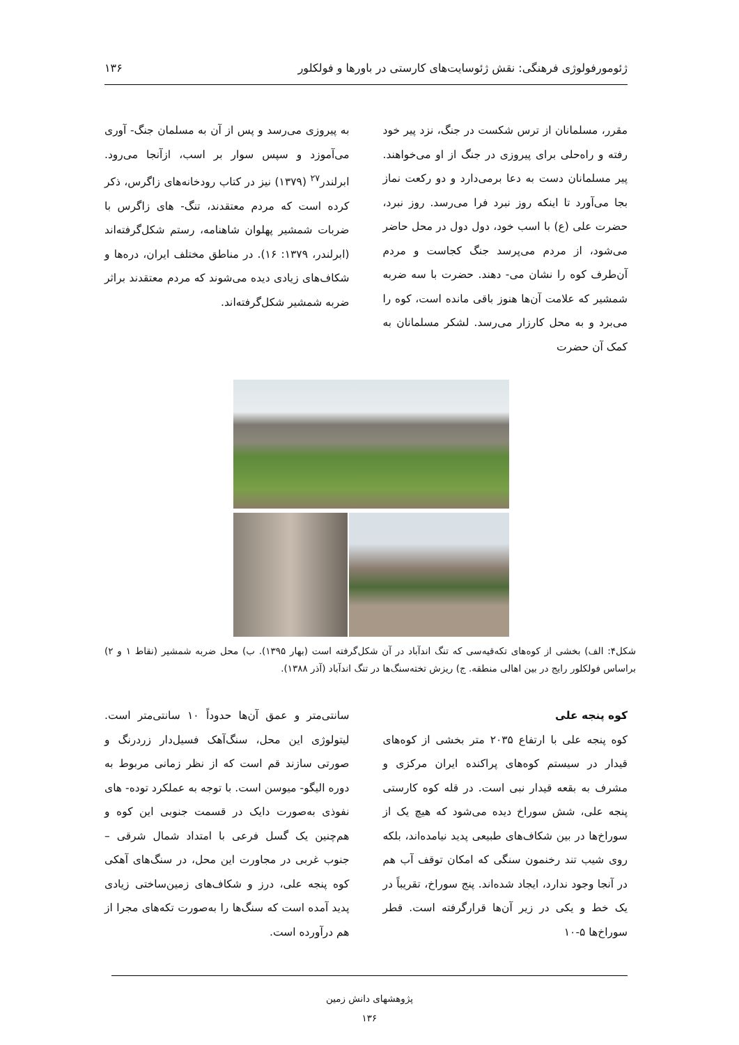ژئومورفولوژی فرهنگی: نقش ژئوسایت‌های کارستی در باورها و فولکلور ۱۳۶
مقرر، مسلمانان از ترس شکست در جنگ، نزد پیر خود رفته و راه‌حلی برای پیروزی در جنگ از او می‌خواهند. پیر مسلمانان دست به دعا برمی‌دارد و دو رکعت نماز بجا می‌آورد تا اینکه روز نبرد فرا می‌رسد. روز نبرد، حضرت علی (ع) با اسب خود، دول دول در محل حاضر می‌شود، از مردم می‌پرسد جنگ کجاست و مردم آن‌طرف کوه را نشان می- دهند. حضرت با سه ضربه شمشیر که علامت آن‌ها هنوز باقی مانده است، کوه را می‌برد و به محل کارزار می‌رسد. لشکر مسلمانان به کمک آن حضرت
به پیروزی می‌رسد و پس از آن به مسلمان جنگ- آوری می‌آموزد و سپس سوار بر اسب، ازآنجا می‌رود. ابرلندر<sup>۲۷</sup> (۱۳۷۹) نیز در کتاب رودخانه‌های زاگرس، ذکر کرده است که مردم معتقدند، تنگ- های زاگرس با ضربات شمشیر پهلوان شاهنامه، رستم شکل‌گرفته‌اند (ابرلندر، ۱۳۷۹: ۱۶). در مناطق مختلف ایران، دره‌ها و شکاف‌های زیادی دیده می‌شوند که مردم معتقدند براثر ضربه شمشیر شکل‌گرفته‌اند.
شکل۴: الف) بخشی از کوه‌های تکه‌قیه‌سی که تنگ اندآباد در آن شکل‌گرفته است (بهار ۱۳۹۵). ب) محل ضربه شمشیر (نقاط ۱ و ۲) براساس فولکلور رایج در بین اهالی منطقه. ج) ریزش تخته‌سنگ‌ها در تنگ اندآباد (آذر ۱۳۸۸).
کوه پنجه علی
کوه پنجه علی با ارتفاع ۲۰۳۵ متر بخشی از کوه‌های قیدار در سیستم کوه‌های پراکنده ایران مرکزی و مشرف به بقعه قیدار نبی است. در قله کوه کارستی پنجه علی، شش سوراخ دیده می‌شود که هیچ یک از سوراخ‌ها در بین شکاف‌های طبیعی پدید نیامده‌اند، بلکه روی شیب تند رخنمون سنگی که امکان توقف آب هم در آنجا وجود ندارد، ایجاد شده‌اند. پنج سوراخ، تقریباً در یک خط و یکی در زیر آن‌ها قرارگرفته است. قطر سوراخ‌ها ۵-۱۰
سانتی‌متر و عمق آن‌ها حدوداً ۱۰ سانتی‌متر است. لیتولوژی این محل، سنگ‌آهک فسیل‌دار زردرنگ و صورتی سازند قم است که از نظر زمانی مربوط به دوره الیگو- میوسن است. با توجه به عملکرد توده- های نفوذی به‌صورت دایک در قسمت جنوبی این کوه و هم‌چنین یک گسل فرعی با امتداد شمال شرقی – جنوب غربی در مجاورت این محل، در سنگ‌های آهکی کوه پنجه علی، درز و شکاف‌های زمین‌ساختی زیادی پدید آمده است که سنگ‌ها را به‌صورت تکه‌های مجرا از هم درآورده است.
پژوهشهای دانش زمین
۱۳۶